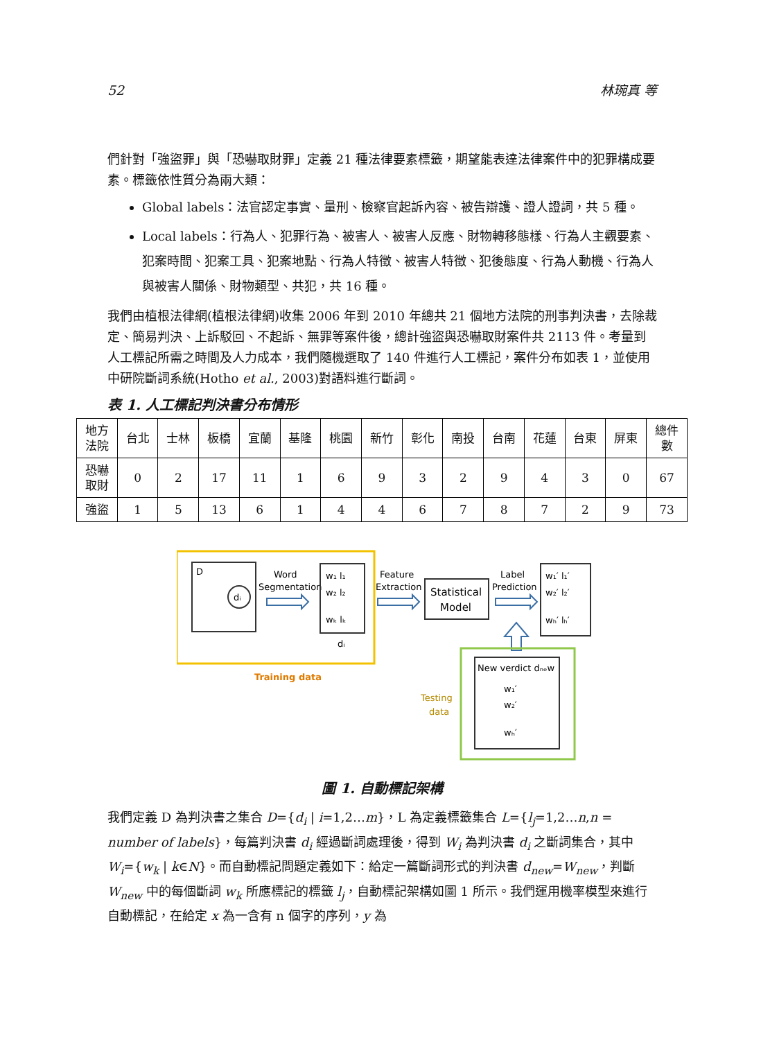52 林琬真 等
們針對「強盜罪」與「恐嚇取財罪」定義 21 種法律要素標籤，期望能表達法律案件中的犯罪構成要素。標籤依性質分為兩大類：
Global labels：法官認定事實、量刑、檢察官起訴內容、被告辯護、證人證詞，共 5 種。
Local labels：行為人、犯罪行為、被害人、被害人反應、財物轉移態樣、行為人主觀要素、犯案時間、犯案工具、犯案地點、行為人特徵、被害人特徵、犯後態度、行為人動機、行為人與被害人關係、財物類型、共犯，共 16 種。
我們由植根法律網(植根法律網)收集 2006 年到 2010 年總共 21 個地方法院的刑事判決書，去除裁定、簡易判決、上訴駁回、不起訴、無罪等案件後，總計強盜與恐嚇取財案件共 2113 件。考量到人工標記所需之時間及人力成本，我們隨機選取了 140 件進行人工標記，案件分布如表 1，並使用中研院斷詞系統(Hotho et al., 2003)對語料進行斷詞。
表 1. 人工標記判決書分布情形
| 地方 法院 | 台北 | 士林 | 板橋 | 宜蘭 | 基隆 | 桃園 | 新竹 | 彰化 | 南投 | 台南 | 花蓮 | 台東 | 屏東 | 總件 數 |
| --- | --- | --- | --- | --- | --- | --- | --- | --- | --- | --- | --- | --- | --- | --- |
| 恐嚇 取財 | 0 | 2 | 17 | 11 | 1 | 6 | 9 | 3 | 2 | 9 | 4 | 3 | 0 | 67 |
| 強盜 | 1 | 5 | 13 | 6 | 1 | 4 | 4 | 6 | 7 | 8 | 7 | 2 | 9 | 73 |
D
dᵢ
Word
Segmentation
w₁ l₁
w₂ l₂
wₖ lₖ
dᵢ
Feature
Extraction
Statistical
Model
Label
Prediction
w₁′ l₁′
w₂′ l₂′
wₕ′ lₕ′
Training data
New verdict dₙₑw
w₁′
w₂′
wₕ′
Testing
data
圖 1. 自動標記架構
我們定義 D 為判決書之集合 D={d<sub>i</sub> | i=1,2…m}，L 為定義標籤集合 L={l<sub>j</sub>=1,2…n,n = number of labels}，每篇判決書 d<sub>i</sub> 經過斷詞處理後，得到 W<sub>i</sub> 為判決書 d<sub>i</sub> 之斷詞集合，其中 W<sub>i</sub>={w<sub>k</sub> | k∈N}。而自動標記問題定義如下：給定一篇斷詞形式的判決書 d<sub>new</sub>=W<sub>new</sub>，判斷 W<sub>new</sub> 中的每個斷詞 w<sub>k</sub> 所應標記的標籤 l<sub>j</sub>，自動標記架構如圖 1 所示。我們運用機率模型來進行自動標記，在給定 x 為一含有 n 個字的序列，y 為